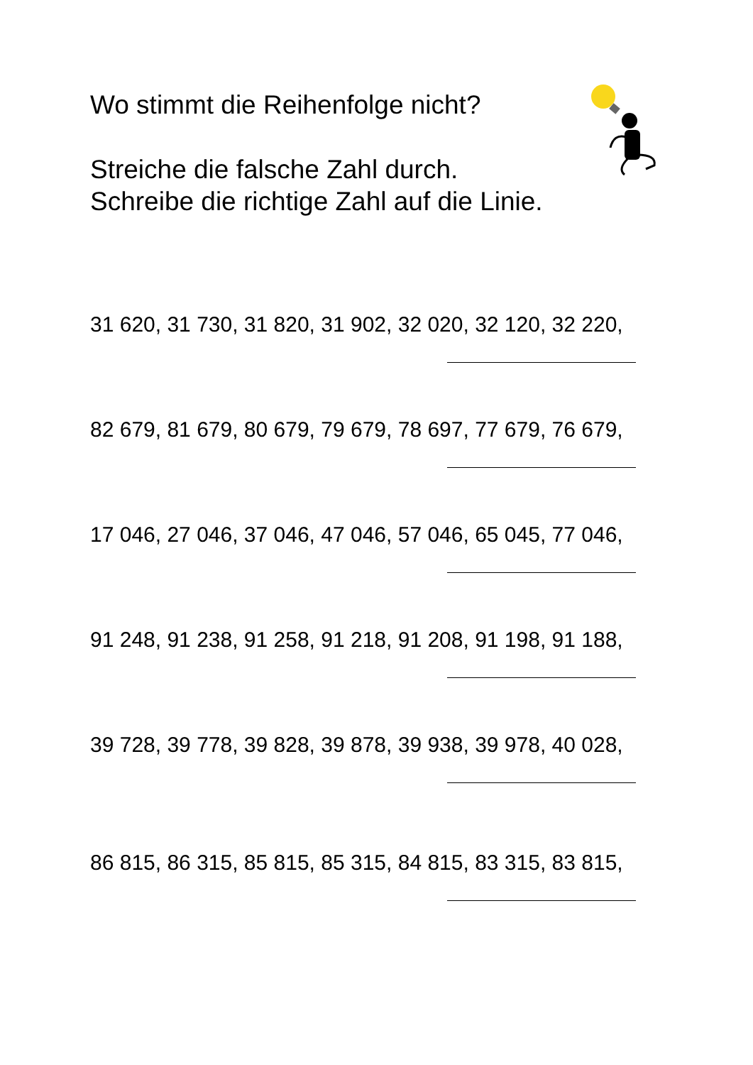Wo stimmt die Reihenfolge nicht?
Streiche die falsche Zahl durch.
Schreibe die richtige Zahl auf die Linie.
31 620, 31 730, 31 820, 31 902, 32 020, 32 120, 32 220,
82 679, 81 679, 80 679, 79 679, 78 697, 77 679, 76 679,
17 046, 27 046, 37 046, 47 046, 57 046, 65 045, 77 046,
91 248, 91 238, 91 258, 91 218, 91 208, 91 198, 91 188,
39 728, 39 778, 39 828, 39 878, 39 938, 39 978, 40 028,
86 815, 86 315, 85 815, 85 315, 84 815, 83 315, 83 815,